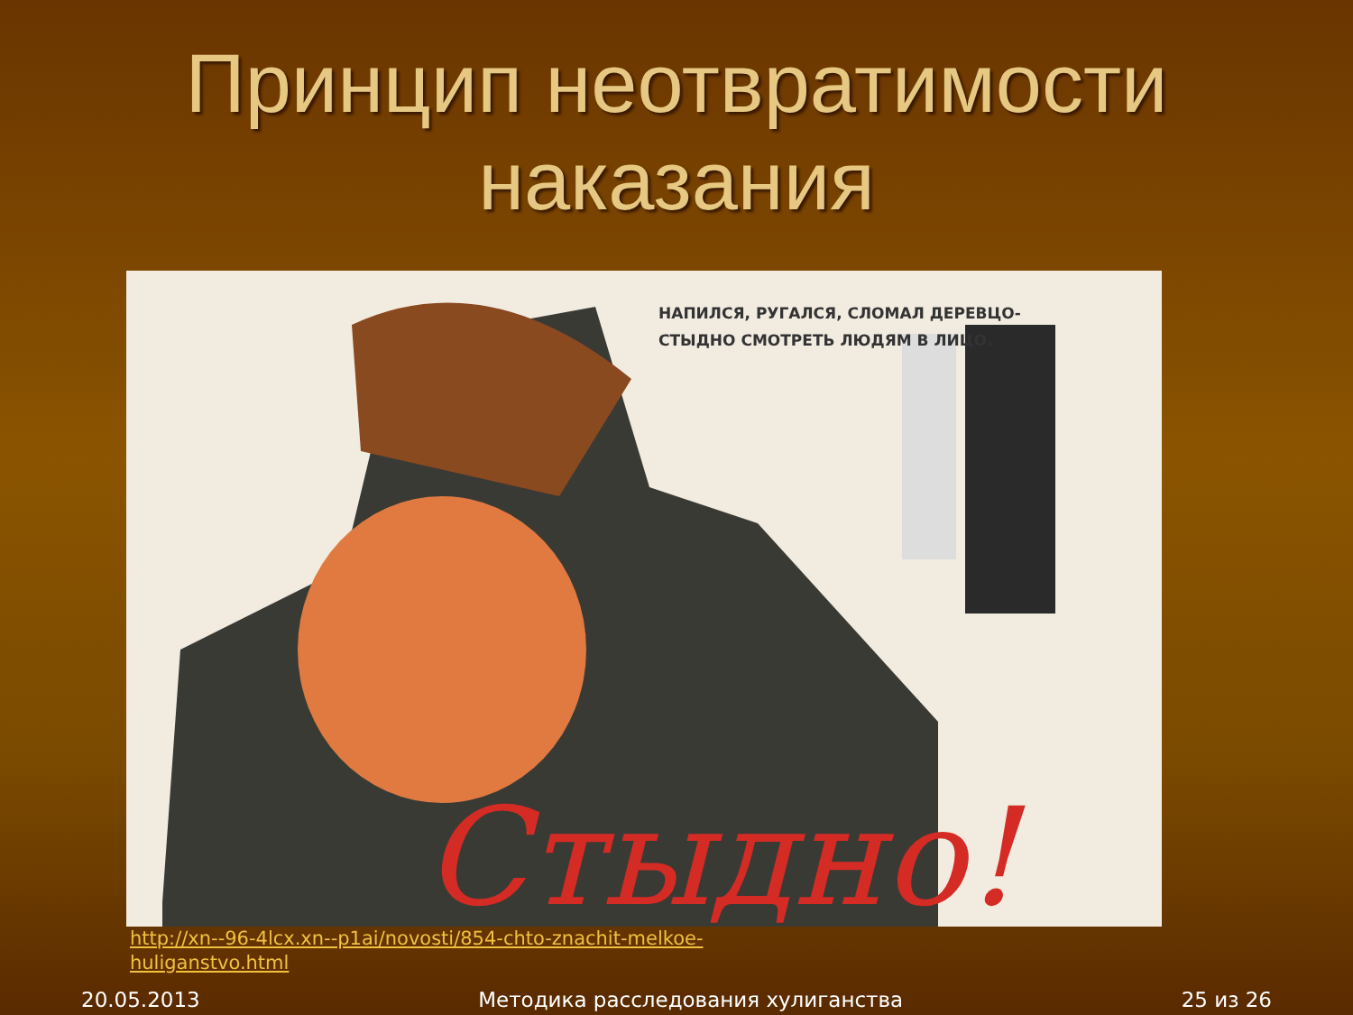Принцип неотвратимости наказания
НАПИЛСЯ, РУГАЛСЯ, СЛОМАЛ ДЕРЕВЦО-
СТЫДНО СМОТРЕТЬ ЛЮДЯМ В ЛИЦО.
Стыдно!
http://xn--96-4lcx.xn--p1ai/novosti/854-chto-znachit-melkoe-
huliganstvo.html
20.05.2013 Методика расследования хулиганства 25 из 26